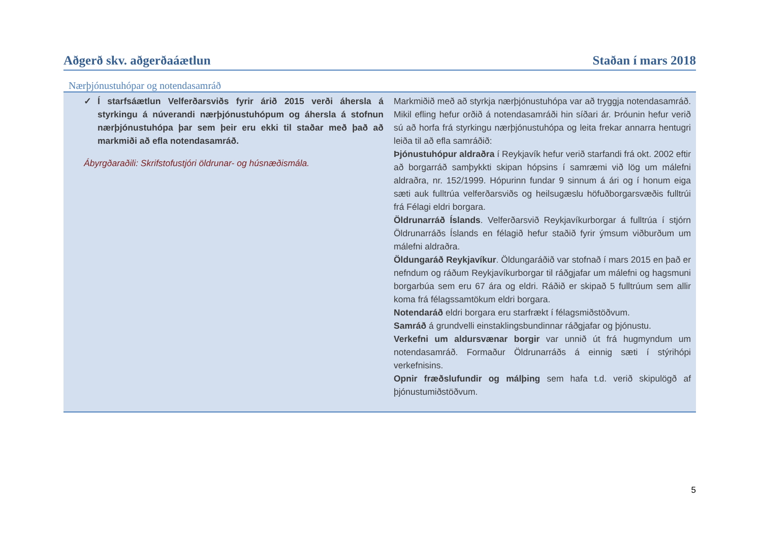Aðgerð skv. aðgerðaáætlun Staðan í mars 2018
Nærþjónustuhópar og notendasamráð
| ✓ Í starfsáætlun Velferðarsviðs fyrir árið 2015 verði áhersla á styrkingu á núverandi nærþjónustuhópum og áhersla á stofnun nærþjónustuhópa þar sem þeir eru ekki til staðar með það að markmiði að efla notendasamráð. Ábyrgðaraðili: Skrifstofustjóri öldrunar- og húsnæðismála. | Markmiðið með að styrkja nærþjónustuhópa var að tryggja notendasamráð. Mikil efling hefur orðið á notendasamráði hin síðari ár. Þróunin hefur verið sú að horfa frá styrkingu nærþjónustuhópa og leita frekar annarra hentugri leiða til að efla samráðið: Þjónustuhópur aldraðra í Reykjavík hefur verið starfandi frá okt. 2002 eftir að borgarráð samþykkti skipan hópsins í samræmi við lög um málefni aldraðra, nr. 152/1999. Hópurinn fundar 9 sinnum á ári og í honum eiga sæti auk fulltrúa velferðarsviðs og heilsugæslu höfuðborgarsvæðis fulltrúi frá Félagi eldri borgara. Öldrunarráð Íslands . Velferðarsvið Reykjavíkurborgar á fulltrúa í stjórn Öldrunarráðs Íslands en félagið hefur staðið fyrir ýmsum viðburðum um málefni aldraðra. Öldungaráð Reykjavíkur . Öldungaráðið var stofnað í mars 2015 en það er nefndum og ráðum Reykjavíkurborgar til ráðgjafar um málefni og hagsmuni borgarbúa sem eru 67 ára og eldri. Ráðið er skipað 5 fulltrúum sem allir koma frá félagssamtökum eldri borgara. Notendaráð eldri borgara eru starfrækt í félagsmiðstöðvum. Samráð á grundvelli einstaklingsbundinnar ráðgjafar og þjónustu. Verkefni um aldursvænar borgir var unnið út frá hugmyndum um notendasamráð. Formaður Öldrunarráðs á einnig sæti í stýrihópi verkefnisins. Opnir fræðslufundir og málþing sem hafa t.d. verið skipulögð af þjónustumiðstöðvum. |
5